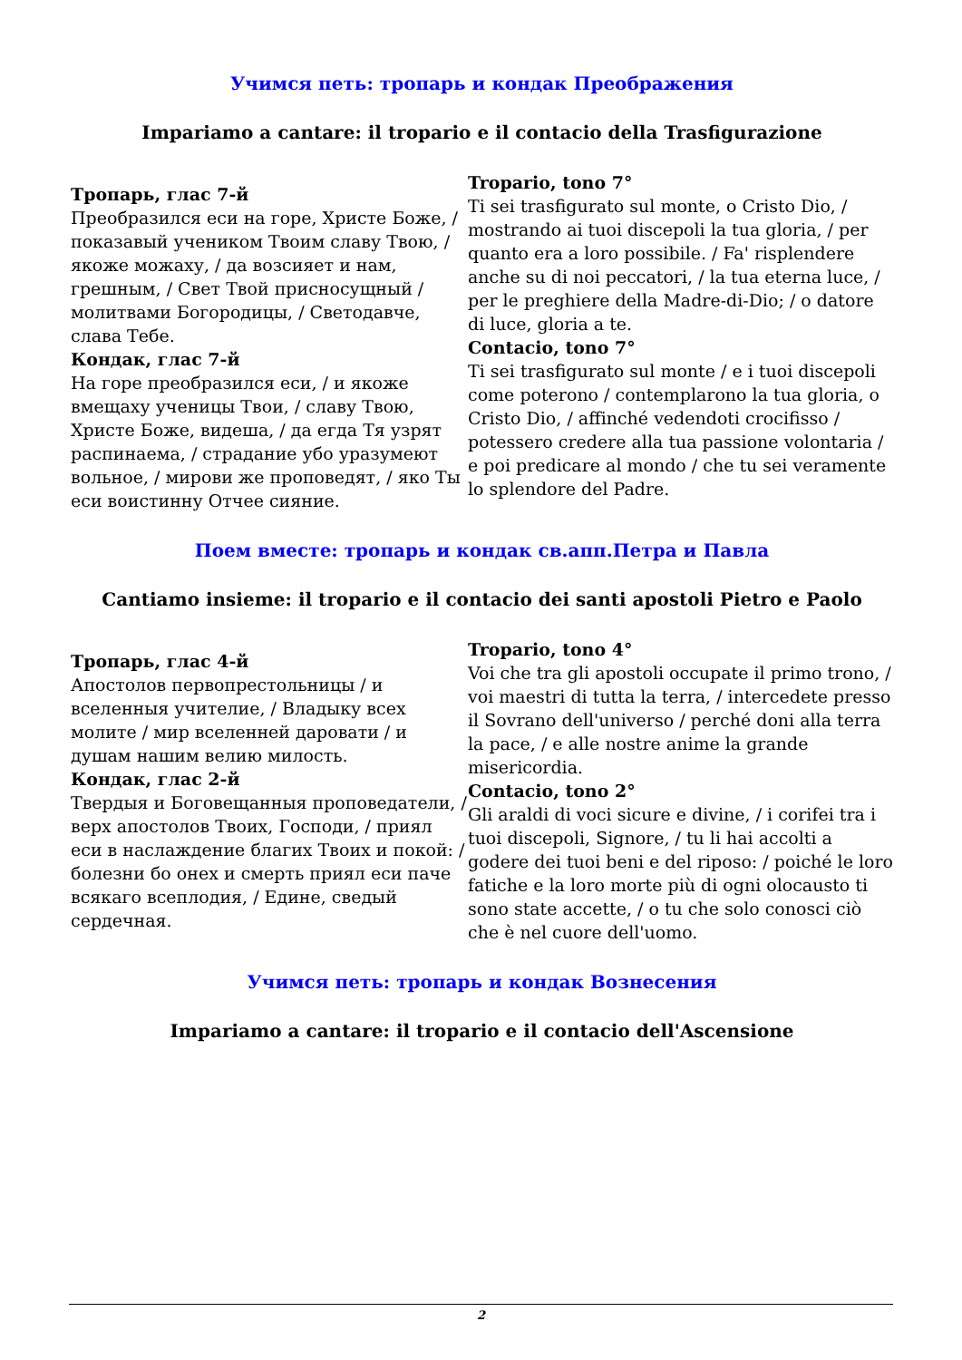Учимся петь: тропарь и кондак Преображения
Impariamo a cantare: il tropario e il contacio della Trasfigurazione
| Тропарь, глас 7-й Преобразился еси на горе, Христе Боже, / показавый учеником Твоим славу Твою, / якоже можаху, / да возсияет и нам, грешным, / Свет Твой присносущный / молитвами Богородицы, / Светодавче, слава Тебе. Кондак, глас 7-й На горе преобразился еси, / и якоже вмещаху ученицы Твои, / славу Твою, Христе Боже, видеша, / да егда Тя узрят распинаема, / страдание убо уразумеют вольное, / мирови же проповедят, / яко Ты еси воистинну Отчее сияние. | Tropario, tono 7° Ti sei trasfigurato sul monte, o Cristo Dio, / mostrando ai tuoi discepoli la tua gloria, / per quanto era a loro possibile. / Fa' risplendere anche su di noi peccatori, / la tua eterna luce, / per le preghiere della Madre-di-Dio; / o datore di luce, gloria a te. Contacio, tono 7° Ti sei trasfigurato sul monte / e i tuoi discepoli come poterono / contemplarono la tua gloria, o Cristo Dio, / affinché vedendoti crocifisso / potessero credere alla tua passione volontaria / e poi predicare al mondo / che tu sei veramente lo splendore del Padre. |
Поем вместе: тропарь и кондак св.апп.Петра и Павла
Cantiamo insieme: il tropario e il contacio dei santi apostoli Pietro e Paolo
| Тропарь, глас 4-й Апостолов первопрестольницы / и вселенныя учителие, / Владыку всех молите / мир вселенней даровати / и душам нашим велию милость. Кондак, глас 2-й Твердыя и Боговещанныя проповедатели, / верх апостолов Твоих, Господи, / приял еси в наслаждение благих Твоих и покой: / болезни бо онех и смерть приял еси паче всякаго всеплодия, / Едине, сведый сердечная. | Tropario, tono 4° Voi che tra gli apostoli occupate il primo trono, / voi maestri di tutta la terra, / intercedete presso il Sovrano dell'universo / perché doni alla terra la pace, / e alle nostre anime la grande misericordia. Contacio, tono 2° Gli araldi di voci sicure e divine, / i corifei tra i tuoi discepoli, Signore, / tu li hai accolti a godere dei tuoi beni e del riposo: / poiché le loro fatiche e la loro morte più di ogni olocausto ti sono state accette, / o tu che solo conosci ciò che è nel cuore dell'uomo. |
Учимся петь: тропарь и кондак Вознесения
Impariamo a cantare: il tropario e il contacio dell'Ascensione
2